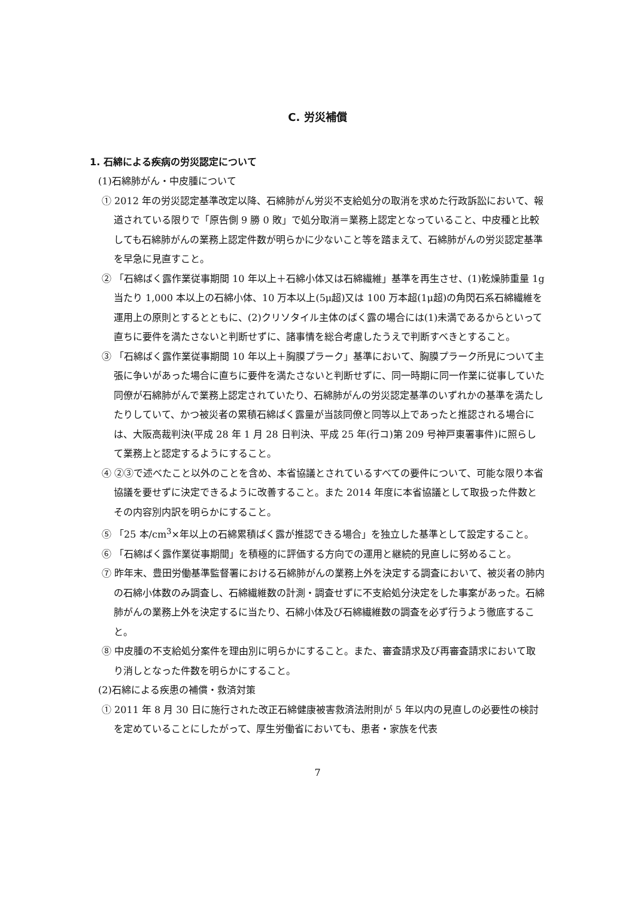C. 労災補償
1. 石綿による疾病の労災認定について
(1)石綿肺がん・中皮腫について
① 2012 年の労災認定基準改定以降、石綿肺がん労災不支給処分の取消を求めた行政訴訟において、報道されている限りで「原告側 9 勝 0 敗」で処分取消＝業務上認定となっていること、中皮種と比較しても石綿肺がんの業務上認定件数が明らかに少ないこと等を踏まえて、石綿肺がんの労災認定基準を早急に見直すこと。
② 「石綿ばく露作業従事期間 10 年以上＋石綿小体又は石綿繊維」基準を再生させ、(1)乾燥肺重量 1g 当たり 1,000 本以上の石綿小体、10 万本以上(5μ超)又は 100 万本超(1μ超)の角閃石系石綿繊維を運用上の原則とするとともに、(2)クリソタイル主体のばく露の場合には(1)未満であるからといって直ちに要件を満たさないと判断せずに、諸事情を総合考慮したうえで判断すべきとすること。
③ 「石綿ばく露作業従事期間 10 年以上＋胸膜プラーク」基準において、胸膜プラーク所見について主張に争いがあった場合に直ちに要件を満たさないと判断せずに、同一時期に同一作業に従事していた同僚が石綿肺がんで業務上認定されていたり、石綿肺がんの労災認定基準のいずれかの基準を満たしたりしていて、かつ被災者の累積石綿ばく露量が当該同僚と同等以上であったと推認される場合には、大阪高裁判決(平成 28 年 1 月 28 日判決、平成 25 年(行コ)第 209 号神戸東署事件)に照らして業務上と認定するようにすること。
④ ②③で述べたこと以外のことを含め、本省協議とされているすべての要件について、可能な限り本省協議を要せずに決定できるように改善すること。また 2014 年度に本省協議として取扱った件数とその内容別内訳を明らかにすること。
⑤ 「25 本/cm<sup>3</sup>×年以上の石綿累積ばく露が推認できる場合」を独立した基準として設定すること。
⑥ 「石綿ばく露作業従事期間」を積極的に評価する方向での運用と継続的見直しに努めること。
⑦ 昨年末、豊田労働基準監督署における石綿肺がんの業務上外を決定する調査において、被災者の肺内の石綿小体数のみ調査し、石綿繊維数の計測・調査せずに不支給処分決定をした事案があった。石綿肺がんの業務上外を決定するに当たり、石綿小体及び石綿繊維数の調査を必ず行うよう徹底すること。
⑧ 中皮腫の不支給処分案件を理由別に明らかにすること。また、審査請求及び再審査請求において取り消しとなった件数を明らかにすること。
(2)石綿による疾患の補償・救済対策
① 2011 年 8 月 30 日に施行された改正石綿健康被害救済法附則が 5 年以内の見直しの必要性の検討を定めていることにしたがって、厚生労働省においても、患者・家族を代表
7